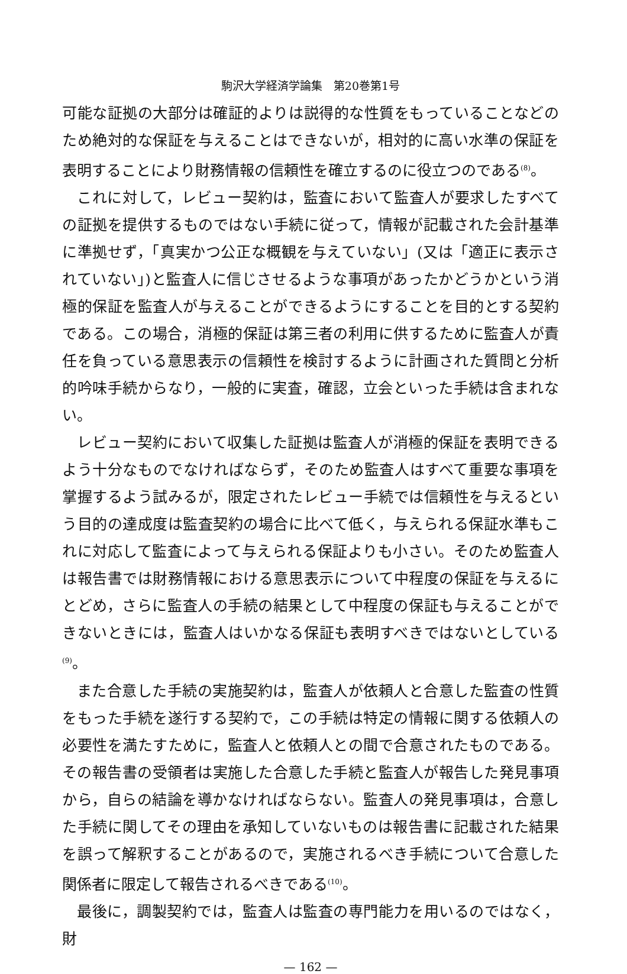駒沢大学経済学論集　第20巻第1号
可能な証拠の大部分は確証的よりは説得的な性質をもっていることなどのため絶対的な保証を与えることはできないが，相対的に高い水準の保証を表明することにより財務情報の信頼性を確立するのに役立つのである<sup>(8)</sup>。
これに対して，レビュー契約は，監査において監査人が要求したすべての証拠を提供するものではない手続に従って，情報が記載された会計基準に準拠せず，「真実かつ公正な概観を与えていない」(又は「適正に表示されていない」)と監査人に信じさせるような事項があったかどうかという消極的保証を監査人が与えることができるようにすることを目的とする契約である。この場合，消極的保証は第三者の利用に供するために監査人が責任を負っている意思表示の信頼性を検討するように計画された質問と分析的吟味手続からなり，一般的に実査，確認，立会といった手続は含まれない。
レビュー契約において収集した証拠は監査人が消極的保証を表明できるよう十分なものでなければならず，そのため監査人はすべて重要な事項を掌握するよう試みるが，限定されたレビュー手続では信頼性を与えるという目的の達成度は監査契約の場合に比べて低く，与えられる保証水準もこれに対応して監査によって与えられる保証よりも小さい。そのため監査人は報告書では財務情報における意思表示について中程度の保証を与えるにとどめ，さらに監査人の手続の結果として中程度の保証も与えることができないときには，監査人はいかなる保証も表明すべきではないとしている<sup>(9)</sup>。
また合意した手続の実施契約は，監査人が依頼人と合意した監査の性質をもった手続を遂行する契約で，この手続は特定の情報に関する依頼人の必要性を満たすために，監査人と依頼人との間で合意されたものである。その報告書の受領者は実施した合意した手続と監査人が報告した発見事項から，自らの結論を導かなければならない。監査人の発見事項は，合意した手続に関してその理由を承知していないものは報告書に記載された結果を誤って解釈することがあるので，実施されるべき手続について合意した関係者に限定して報告されるべきである<sup>(10)</sup>。
最後に，調製契約では，監査人は監査の専門能力を用いるのではなく，財
— 162 —